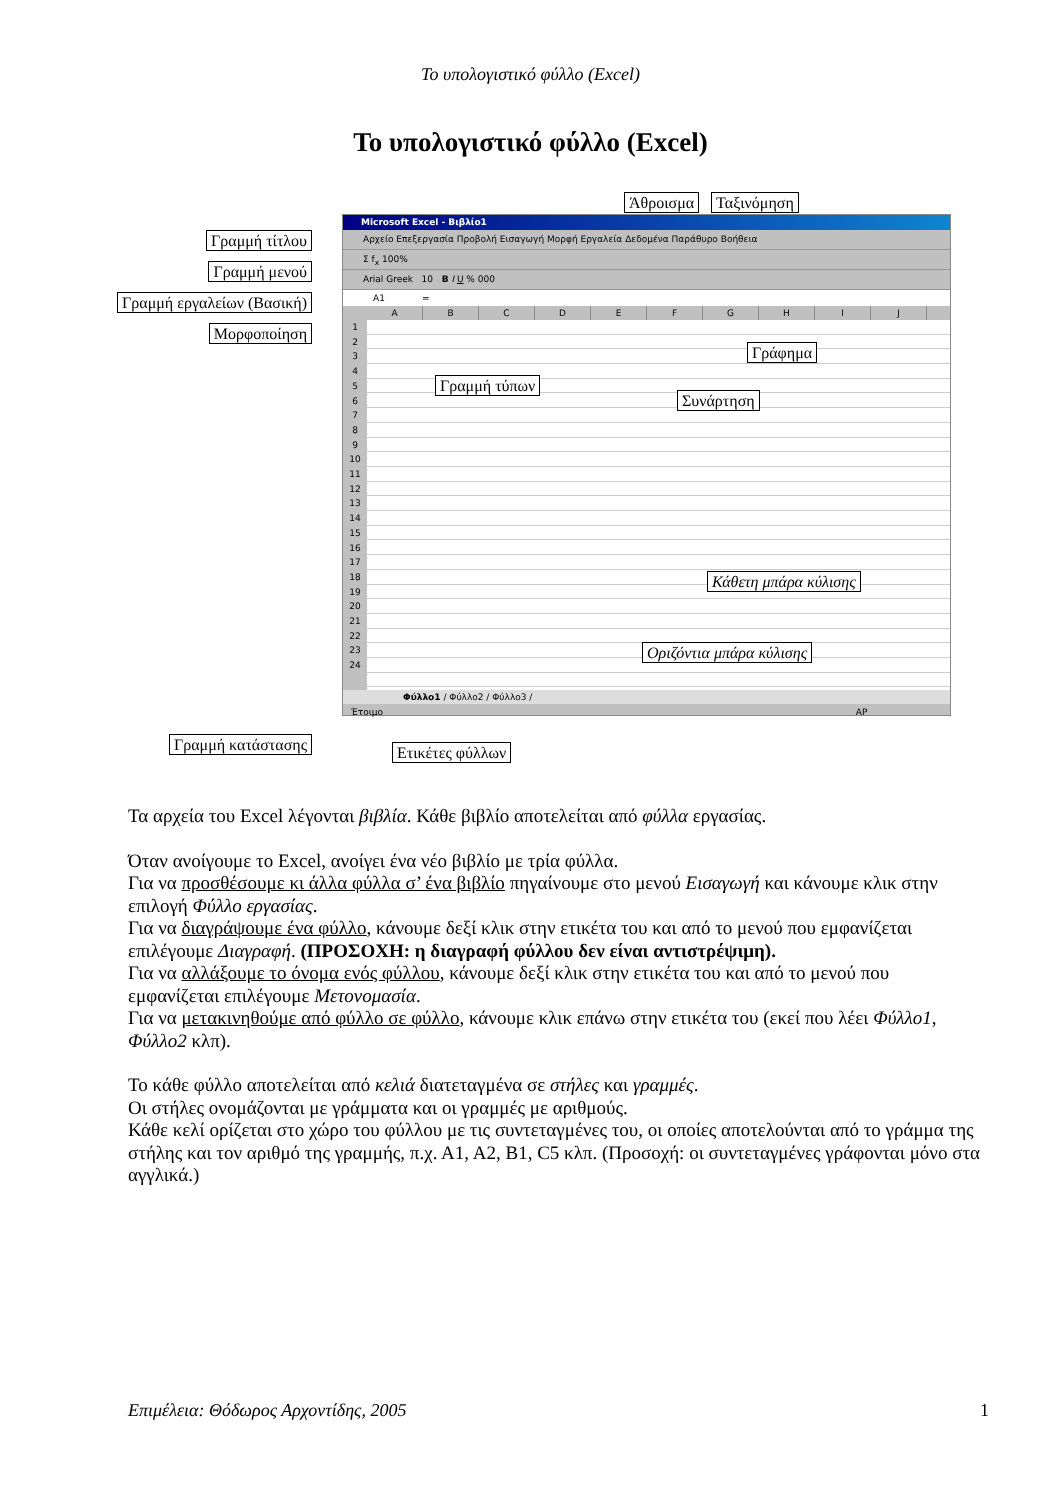Το υπολογιστικό φύλλο (Excel)
Το υπολογιστικό φύλλο (Excel)
Άθροισμα Ταξινόμηση
Γραμμή τίτλου
Γραμμή μενού
Γραμμή εργαλείων (Βασική)
Μορφοποίηση Γραμμή κατάστασης
Microsoft Excel - Βιβλίο1
Αρχείο Επεξεργασία Προβολή Εισαγωγή Μορφή Εργαλεία Δεδομένα Παράθυρο Βοήθεια
Σ f<sub>x</sub> 100%
Arial Greek 10 B I U % 000
A1 =
A B C D E F G H I J
1
2
3
4
5
6
7
8
9
10
11
12
13
14
15
16
17
18
19
20
21
22
23
24
Γράφημα
Γραμμή τύπων
Συνάρτηση
Κάθετη μπάρα κύλισης
Οριζόντια μπάρα κύλισης
Φύλλο1 / Φύλλο2 / Φύλλο3 /
Έτοιμο ΑΡ
Ετικέτες φύλλων
Τα αρχεία του Excel λέγονται βιβλία. Κάθε βιβλίο αποτελείται από φύλλα εργασίας.
Όταν ανοίγουμε το Excel, ανοίγει ένα νέο βιβλίο με τρία φύλλα.
Για να προσθέσουμε κι άλλα φύλλα σ’ ένα βιβλίο πηγαίνουμε στο μενού Εισαγωγή και κάνουμε κλικ στην επιλογή Φύλλο εργασίας.
Για να διαγράψουμε ένα φύλλο, κάνουμε δεξί κλικ στην ετικέτα του και από το μενού που εμφανίζεται επιλέγουμε Διαγραφή. (ΠΡΟΣΟΧΗ: η διαγραφή φύλλου δεν είναι αντιστρέψιμη).
Για να αλλάξουμε το όνομα ενός φύλλου, κάνουμε δεξί κλικ στην ετικέτα του και από το μενού που εμφανίζεται επιλέγουμε Μετονομασία.
Για να μετακινηθούμε από φύλλο σε φύλλο, κάνουμε κλικ επάνω στην ετικέτα του (εκεί που λέει Φύλλο1, Φύλλο2 κλπ).
Το κάθε φύλλο αποτελείται από κελιά διατεταγμένα σε στήλες και γραμμές.
Οι στήλες ονομάζονται με γράμματα και οι γραμμές με αριθμούς.
Κάθε κελί ορίζεται στο χώρο του φύλλου με τις συντεταγμένες του, οι οποίες αποτελούνται από το γράμμα της στήλης και τον αριθμό της γραμμής, π.χ. Α1, Α2, Β1, C5 κλπ. (Προσοχή: οι συντεταγμένες γράφονται μόνο στα αγγλικά.)
Επιμέλεια: Θόδωρος Αρχοντίδης, 2005 1